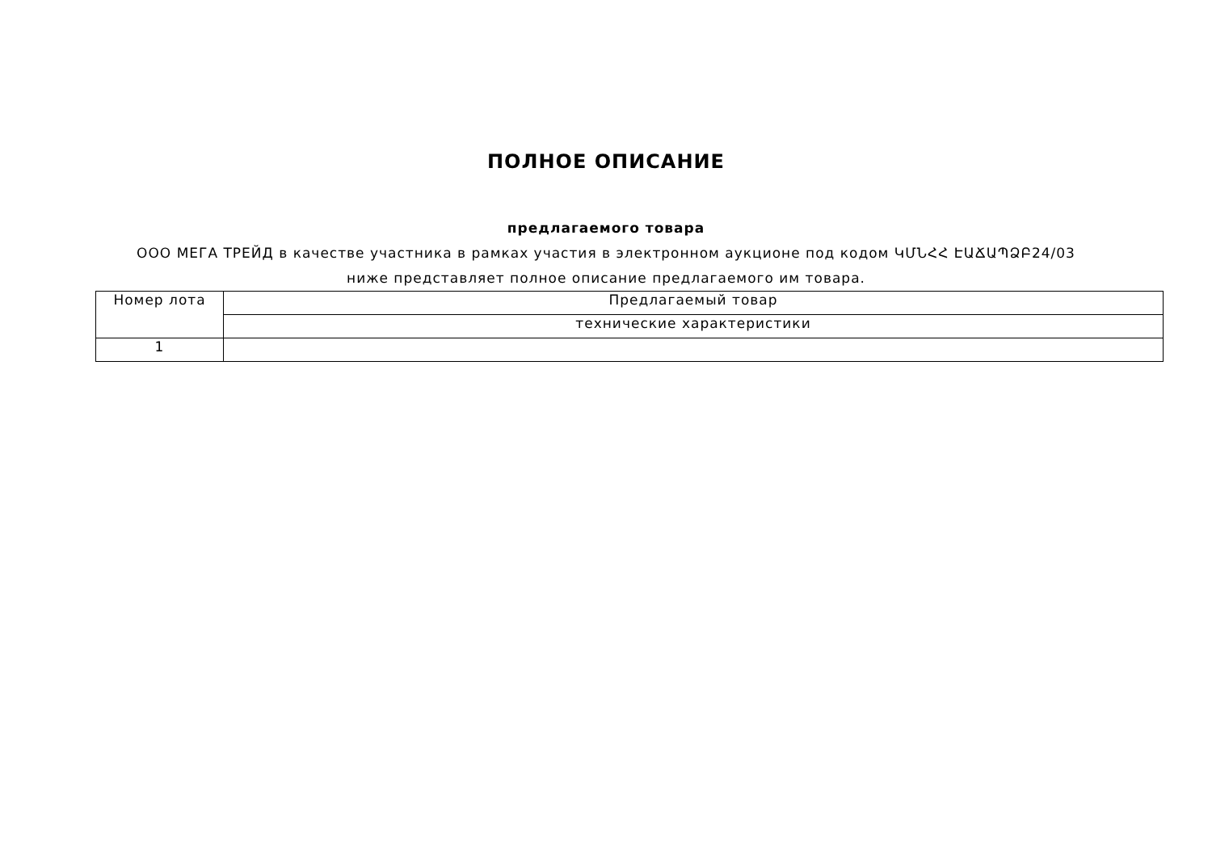ПОЛНОЕ ОПИСАНИЕ
предлагаемого товара
ООО МЕГА ТРЕЙД в качестве участника в рамках участия в электронном аукционе под кодом ԿՄՆՀՀ ԷԱՃԱՊՁԲ24/03 ниже представляет полное описание предлагаемого им товара.
| Номер лота | Предлагаемый товар |
| | технические характеристики |
| 1 | |